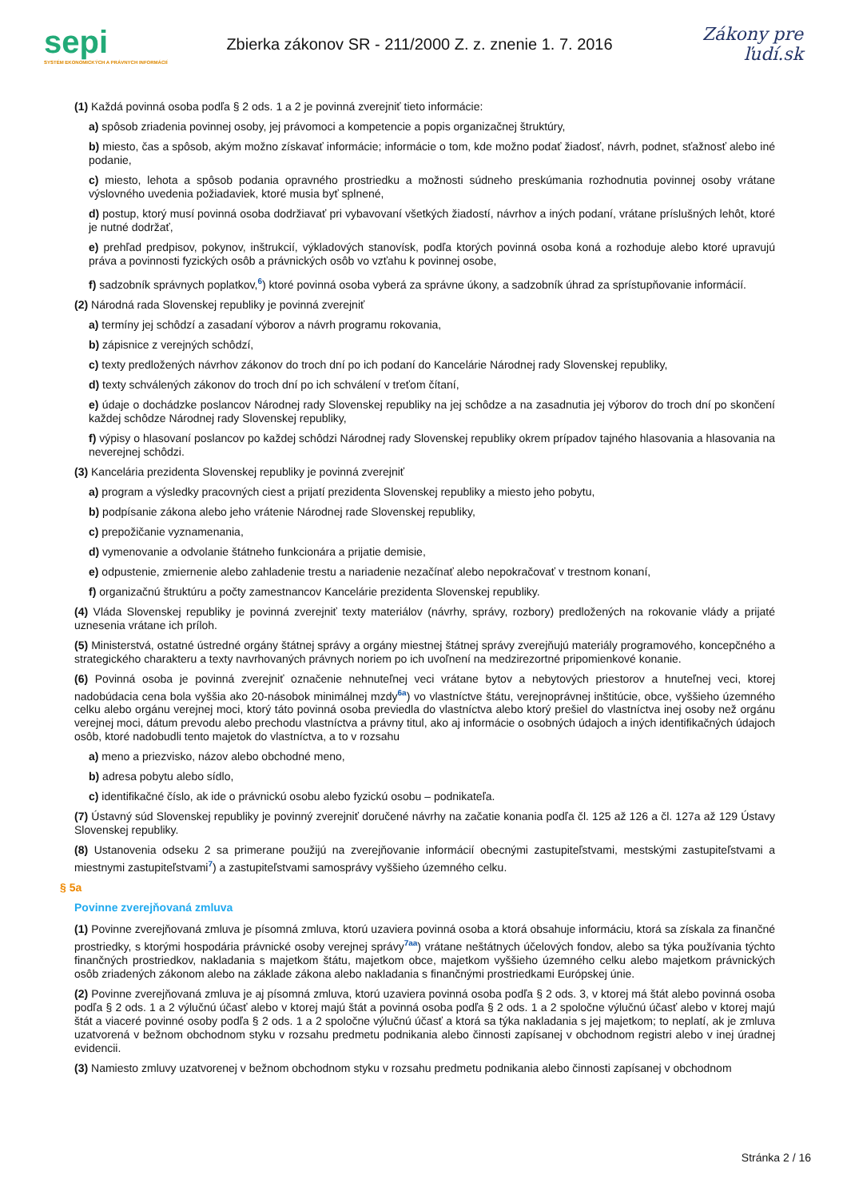sepi
SYSTÉM EKONOMICKÝCH A PRÁVNYCH INFORMÁCIÍ
Zbierka zákonov SR - 211/2000 Z. z. znenie 1. 7. 2016
Zákony pre ľudí.sk
(1) Každá povinná osoba podľa § 2 ods. 1 a 2 je povinná zverejniť tieto informácie:
a) spôsob zriadenia povinnej osoby, jej právomoci a kompetencie a popis organizačnej štruktúry,
b) miesto, čas a spôsob, akým možno získavať informácie; informácie o tom, kde možno podať žiadosť, návrh, podnet, sťažnosť alebo iné podanie,
c) miesto, lehota a spôsob podania opravného prostriedku a možnosti súdneho preskúmania rozhodnutia povinnej osoby vrátane výslovného uvedenia požiadaviek, ktoré musia byť splnené,
d) postup, ktorý musí povinná osoba dodržiavať pri vybavovaní všetkých žiadostí, návrhov a iných podaní, vrátane príslušných lehôt, ktoré je nutné dodržať,
e) prehľad predpisov, pokynov, inštrukcií, výkladových stanovísk, podľa ktorých povinná osoba koná a rozhoduje alebo ktoré upravujú práva a povinnosti fyzických osôb a právnických osôb vo vzťahu k povinnej osobe,
f) sadzobník správnych poplatkov,<sup>6</sup>) ktoré povinná osoba vyberá za správne úkony, a sadzobník úhrad za sprístupňovanie informácií.
(2) Národná rada Slovenskej republiky je povinná zverejniť
a) termíny jej schôdzí a zasadaní výborov a návrh programu rokovania,
b) zápisnice z verejných schôdzí,
c) texty predložených návrhov zákonov do troch dní po ich podaní do Kancelárie Národnej rady Slovenskej republiky,
d) texty schválených zákonov do troch dní po ich schválení v treťom čítaní,
e) údaje o dochádzke poslancov Národnej rady Slovenskej republiky na jej schôdze a na zasadnutia jej výborov do troch dní po skončení každej schôdze Národnej rady Slovenskej republiky,
f) výpisy o hlasovaní poslancov po každej schôdzi Národnej rady Slovenskej republiky okrem prípadov tajného hlasovania a hlasovania na neverejnej schôdzi.
(3) Kancelária prezidenta Slovenskej republiky je povinná zverejniť
a) program a výsledky pracovných ciest a prijatí prezidenta Slovenskej republiky a miesto jeho pobytu,
b) podpísanie zákona alebo jeho vrátenie Národnej rade Slovenskej republiky,
c) prepožičanie vyznamenania,
d) vymenovanie a odvolanie štátneho funkcionára a prijatie demisie,
e) odpustenie, zmiernenie alebo zahladenie trestu a nariadenie nezačínať alebo nepokračovať v trestnom konaní,
f) organizačnú štruktúru a počty zamestnancov Kancelárie prezidenta Slovenskej republiky.
(4) Vláda Slovenskej republiky je povinná zverejniť texty materiálov (návrhy, správy, rozbory) predložených na rokovanie vlády a prijaté uznesenia vrátane ich príloh.
(5) Ministerstvá, ostatné ústredné orgány štátnej správy a orgány miestnej štátnej správy zverejňujú materiály programového, koncepčného a strategického charakteru a texty navrhovaných právnych noriem po ich uvoľnení na medzirezortné pripomienkové konanie.
(6) Povinná osoba je povinná zverejniť označenie nehnuteľnej veci vrátane bytov a nebytových priestorov a hnuteľnej veci, ktorej nadobúdacia cena bola vyššia ako 20-násobok minimálnej mzdy<sup>6a</sup>) vo vlastníctve štátu, verejnoprávnej inštitúcie, obce, vyššieho územného celku alebo orgánu verejnej moci, ktorý táto povinná osoba previedla do vlastníctva alebo ktorý prešiel do vlastníctva inej osoby než orgánu verejnej moci, dátum prevodu alebo prechodu vlastníctva a právny titul, ako aj informácie o osobných údajoch a iných identifikačných údajoch osôb, ktoré nadobudli tento majetok do vlastníctva, a to v rozsahu
a) meno a priezvisko, názov alebo obchodné meno,
b) adresa pobytu alebo sídlo,
c) identifikačné číslo, ak ide o právnickú osobu alebo fyzickú osobu – podnikateľa.
(7) Ústavný súd Slovenskej republiky je povinný zverejniť doručené návrhy na začatie konania podľa čl. 125 až 126 a čl. 127a až 129 Ústavy Slovenskej republiky.
(8) Ustanovenia odseku 2 sa primerane použijú na zverejňovanie informácií obecnými zastupiteľstvami, mestskými zastupiteľstvami a miestnymi zastupiteľstvami<sup>7</sup>) a zastupiteľstvami samosprávy vyššieho územného celku.
§ 5a
Povinne zverejňovaná zmluva
(1) Povinne zverejňovaná zmluva je písomná zmluva, ktorú uzaviera povinná osoba a ktorá obsahuje informáciu, ktorá sa získala za finančné prostriedky, s ktorými hospodária právnické osoby verejnej správy<sup>7aa</sup>) vrátane neštátnych účelových fondov, alebo sa týka používania týchto finančných prostriedkov, nakladania s majetkom štátu, majetkom obce, majetkom vyššieho územného celku alebo majetkom právnických osôb zriadených zákonom alebo na základe zákona alebo nakladania s finančnými prostriedkami Európskej únie.
(2) Povinne zverejňovaná zmluva je aj písomná zmluva, ktorú uzaviera povinná osoba podľa § 2 ods. 3, v ktorej má štát alebo povinná osoba podľa § 2 ods. 1 a 2 výlučnú účasť alebo v ktorej majú štát a povinná osoba podľa § 2 ods. 1 a 2 spoločne výlučnú účasť alebo v ktorej majú štát a viaceré povinné osoby podľa § 2 ods. 1 a 2 spoločne výlučnú účasť a ktorá sa týka nakladania s jej majetkom; to neplatí, ak je zmluva uzatvorená v bežnom obchodnom styku v rozsahu predmetu podnikania alebo činnosti zapísanej v obchodnom registri alebo v inej úradnej evidencii.
(3) Namiesto zmluvy uzatvorenej v bežnom obchodnom styku v rozsahu predmetu podnikania alebo činnosti zapísanej v obchodnom
Stránka 2 / 16